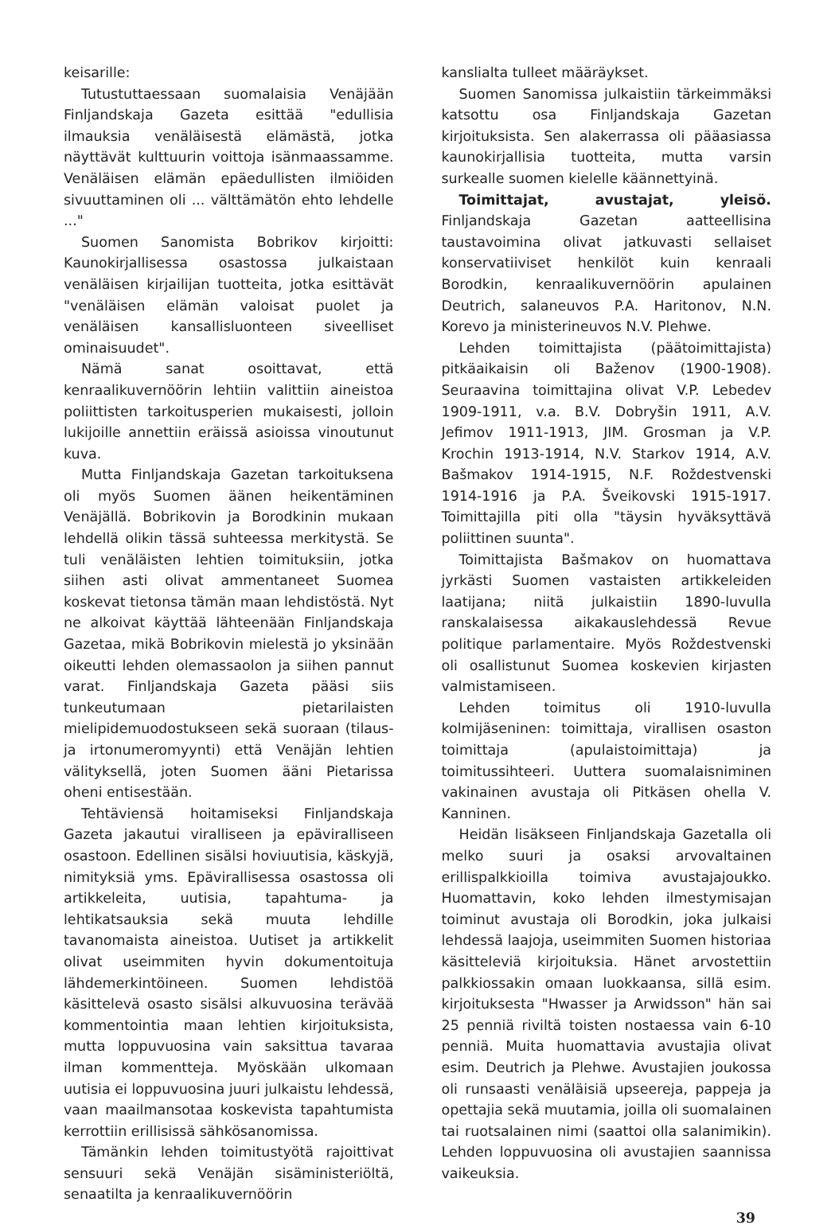keisarille:
Tutustuttaessaan suomalaisia Venäjään Finljandskaja Gazeta esittää "edullisia ilmauksia venäläisestä elämästä, jotka näyttävät kulttuurin voittoja isänmaassamme. Venäläisen elämän epäedullisten ilmiöiden sivuuttaminen oli ... välttämätön ehto lehdelle ..."
Suomen Sanomista Bobrikov kirjoitti: Kaunokirjallisessa osastossa julkaistaan venäläisen kirjailijan tuotteita, jotka esittävät "venäläisen elämän valoisat puolet ja venäläisen kansallisluonteen siveelliset ominaisuudet".
Nämä sanat osoittavat, että kenraalikuvernöörin lehtiin valittiin aineistoa poliittisten tarkoitusperien mukaisesti, jolloin lukijoille annettiin eräissä asioissa vinoutunut kuva.
Mutta Finljandskaja Gazetan tarkoituksena oli myös Suomen äänen heikentäminen Venäjällä. Bobrikovin ja Borodkinin mukaan lehdellä olikin tässä suhteessa merkitystä. Se tuli venäläisten lehtien toimituksiin, jotka siihen asti olivat ammentaneet Suomea koskevat tietonsa tämän maan lehdistöstä. Nyt ne alkoivat käyttää lähteenään Finljandskaja Gazetaa, mikä Bobrikovin mielestä jo yksinään oikeutti lehden olemassaolon ja siihen pannut varat. Finljandskaja Gazeta pääsi siis tunkeutumaan pietarilaisten mielipidemuodostukseen sekä suoraan (tilaus- ja irtonumeromyynti) että Venäjän lehtien välityksellä, joten Suomen ääni Pietarissa oheni entisestään.
Tehtäviensä hoitamiseksi Finljandskaja Gazeta jakautui viralliseen ja epäviralliseen osastoon. Edellinen sisälsi hoviuutisia, käskyjä, nimityksiä yms. Epävirallisessa osastossa oli artikkeleita, uutisia, tapahtuma- ja lehtikatsauksia sekä muuta lehdille tavanomaista aineistoa. Uutiset ja artikkelit olivat useimmiten hyvin dokumentoituja lähdemerkintöineen. Suomen lehdistöä käsittelevä osasto sisälsi alkuvuosina terävää kommentointia maan lehtien kirjoituksista, mutta loppuvuosina vain saksittua tavaraa ilman kommentteja. Myöskään ulkomaan uutisia ei loppuvuosina juuri julkaistu lehdessä, vaan maailmansotaa koskevista tapahtumista kerrottiin erillisissä sähkösanomissa.
Tämänkin lehden toimitustyötä rajoittivat sensuuri sekä Venäjän sisäministeriöltä, senaatilta ja kenraalikuvernöörin
kanslialta tulleet määräykset.
Suomen Sanomissa julkaistiin tärkeimmäksi katsottu osa Finljandskaja Gazetan kirjoituksista. Sen alakerrassa oli pääasiassa kaunokirjallisia tuotteita, mutta varsin surkealle suomen kielelle käännettyinä.
Toimittajat, avustajat, yleisö. Finljandskaja Gazetan aatteellisina taustavoimina olivat jatkuvasti sellaiset konservatiiviset henkilöt kuin kenraali Borodkin, kenraalikuvernöörin apulainen Deutrich, salaneuvos P.A. Haritonov, N.N. Korevo ja ministerineuvos N.V. Plehwe.
Lehden toimittajista (päätoimittajista) pitkäaikaisin oli Baženov (1900-1908). Seuraavina toimittajina olivat V.P. Lebedev 1909-1911, v.a. B.V. Dobryšin 1911, A.V. Jefimov 1911-1913, JIM. Grosman ja V.P. Krochin 1913-1914, N.V. Starkov 1914, A.V. Bašmakov 1914-1915, N.F. Roždestvenski 1914-1916 ja P.A. Šveikovski 1915-1917. Toimittajilla piti olla "täysin hyväksyttävä poliittinen suunta".
Toimittajista Bašmakov on huomattava jyrkästi Suomen vastaisten artikkeleiden laatijana; niitä julkaistiin 1890-luvulla ranskalaisessa aikakauslehdessä Revue politique parlamentaire. Myös Roždestvenski oli osallistunut Suomea koskevien kirjasten valmistamiseen.
Lehden toimitus oli 1910-luvulla kolmijäseninen: toimittaja, virallisen osaston toimittaja (apulaistoimittaja) ja toimitussihteeri. Uuttera suomalaisniminen vakinainen avustaja oli Pitkäsen ohella V. Kanninen.
Heidän lisäkseen Finljandskaja Gazetalla oli melko suuri ja osaksi arvovaltainen erillispalkkioilla toimiva avustajajoukko. Huomattavin, koko lehden ilmestymisajan toiminut avustaja oli Borodkin, joka julkaisi lehdessä laajoja, useimmiten Suomen historiaa käsitteleviä kirjoituksia. Hänet arvostettiin palkkiossakin omaan luokkaansa, sillä esim. kirjoituksesta "Hwasser ja Arwidsson" hän sai 25 penniä riviltä toisten nostaessa vain 6-10 penniä. Muita huomattavia avustajia olivat esim. Deutrich ja Plehwe. Avustajien joukossa oli runsaasti venäläisiä upseereja, pappeja ja opettajia sekä muutamia, joilla oli suomalainen tai ruotsalainen nimi (saattoi olla salanimikin). Lehden loppuvuosina oli avustajien saannissa vaikeuksia.
39